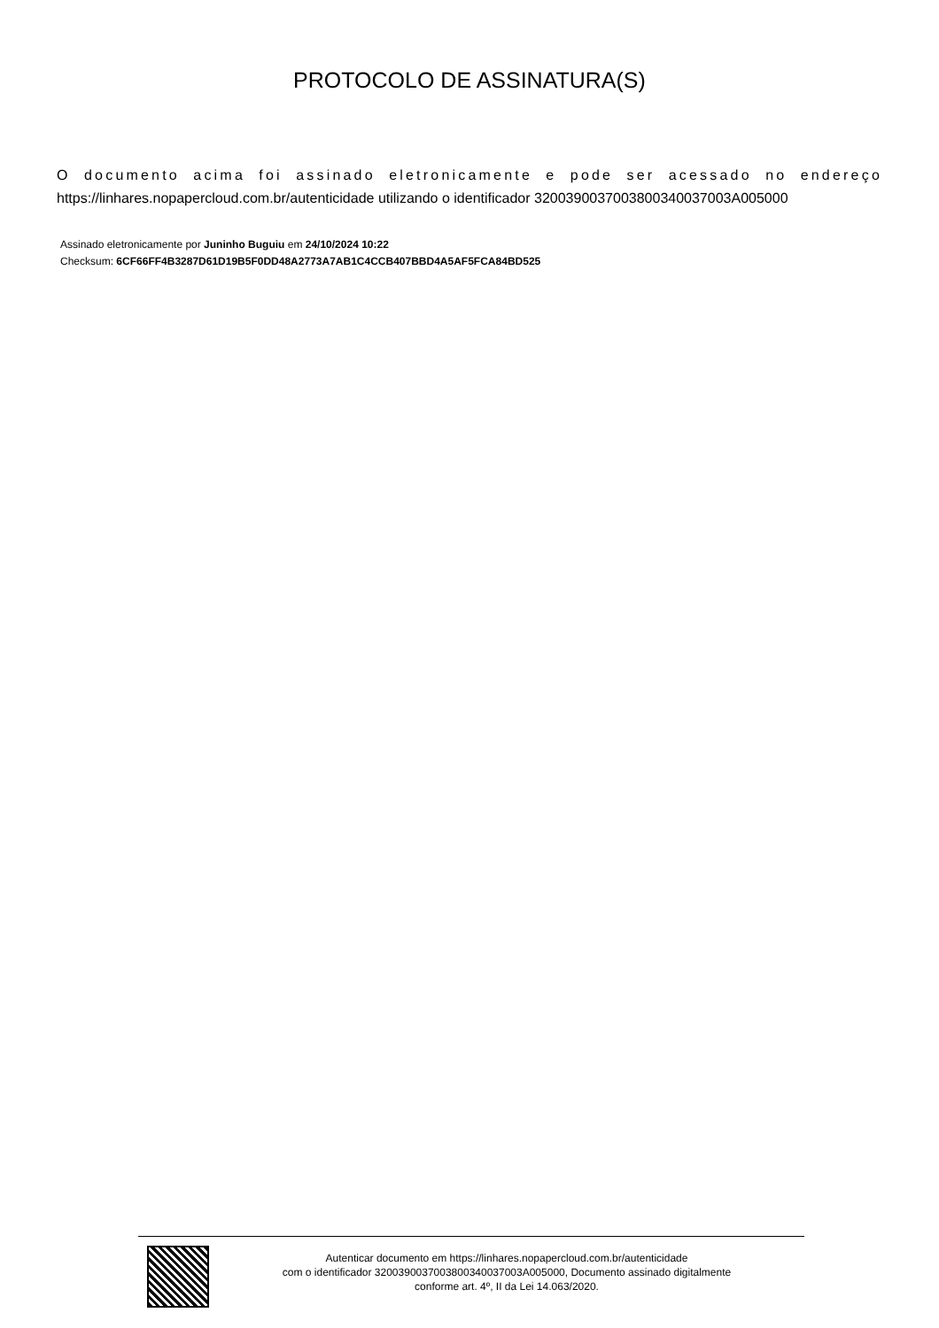PROTOCOLO DE ASSINATURA(S)
O documento acima foi assinado eletronicamente e pode ser acessado no endereço https://linhares.nopapercloud.com.br/autenticidade utilizando o identificador 3200390037003800340037003A005000
Assinado eletronicamente por Juninho Buguiu em 24/10/2024 10:22
Checksum: 6CF66FF4B3287D61D19B5F0DD48A2773A7AB1C4CCB407BBD4A5AF5FCA84BD525
Autenticar documento em https://linhares.nopapercloud.com.br/autenticidade
com o identificador 3200390037003800340037003A005000, Documento assinado digitalmente
conforme art. 4º, II da Lei 14.063/2020.